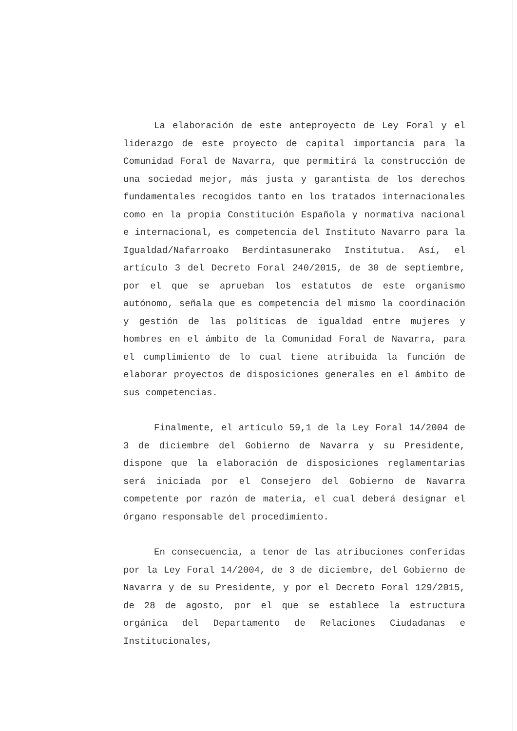La elaboración de este anteproyecto de Ley Foral y el liderazgo de este proyecto de capital importancia para la Comunidad Foral de Navarra, que permitirá la construcción de una sociedad mejor, más justa y garantista de los derechos fundamentales recogidos tanto en los tratados internacionales como en la propia Constitución Española y normativa nacional e internacional, es competencia del Instituto Navarro para la Igualdad/Nafarroako Berdintasunerako Institutua. Así, el artículo 3 del Decreto Foral 240/2015, de 30 de septiembre, por el que se aprueban los estatutos de este organismo autónomo, señala que es competencia del mismo la coordinación y gestión de las políticas de igualdad entre mujeres y hombres en el ámbito de la Comunidad Foral de Navarra, para el cumplimiento de lo cual tiene atribuida la función de elaborar proyectos de disposiciones generales en el ámbito de sus competencias.
Finalmente, el artículo 59,1 de la Ley Foral 14/2004 de 3 de diciembre del Gobierno de Navarra y su Presidente, dispone que la elaboración de disposiciones reglamentarias será iniciada por el Consejero del Gobierno de Navarra competente por razón de materia, el cual deberá designar el órgano responsable del procedimiento.
En consecuencia, a tenor de las atribuciones conferidas por la Ley Foral 14/2004, de 3 de diciembre, del Gobierno de Navarra y de su Presidente, y por el Decreto Foral 129/2015, de 28 de agosto, por el que se establece la estructura orgánica del Departamento de Relaciones Ciudadanas e Institucionales,